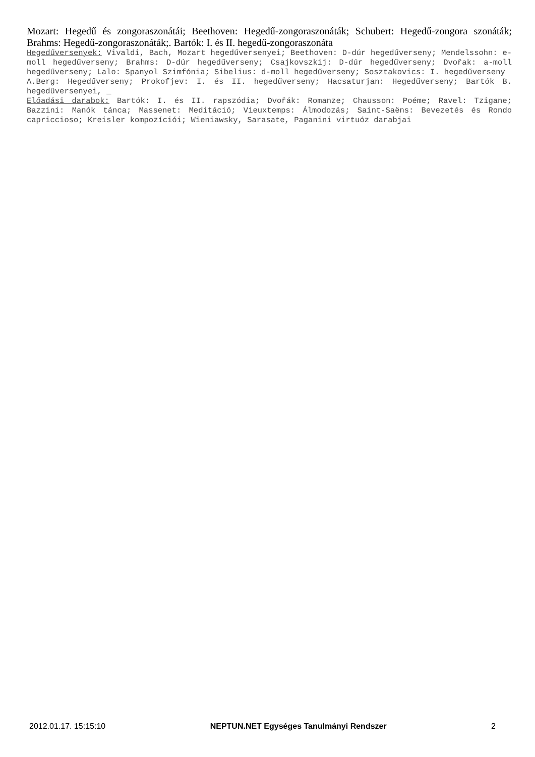Mozart: Hegedű és zongoraszonátái; Beethoven: Hegedű-zongoraszonáták; Schubert: Hegedű-zongora szonáták; Brahms: Hegedű-zongoraszonáták;. Bartók: I. és II. hegedű-zongoraszonáta
Hegedűversenyek: Vivaldi, Bach, Mozart hegedűversenyei; Beethoven: D-dúr hegedűverseny; Mendelssohn: e-moll hegedűverseny; Brahms: D-dúr hegedűverseny; Csajkovszkij: D-dúr hegedűverseny; Dvořak: a-moll hegedűverseny; Lalo: Spanyol Szimfónia; Sibelius: d-moll hegedűverseny; Sosztakovics: I. hegedűverseny
A.Berg: Hegedűverseny; Prokofjev: I. és II. hegedűverseny; Hacsaturjan: Hegedűverseny; Bartók B. hegedűversenyei, _
Előadási darabok: Bartók: I. és II. rapszódia; Dvořák: Romanze; Chausson: Poéme; Ravel: Tzigane; Bazzini: Manók tánca; Massenet: Meditáció; Vieuxtemps: Álmodozás; Saint-Saëns: Bevezetés és Rondo capriccioso; Kreisler kompozíciói; Wieniawsky, Sarasate, Paganini virtuóz darabjai
2012.01.17. 15:15:10 NEPTUN.NET Egységes Tanulmányi Rendszer 2